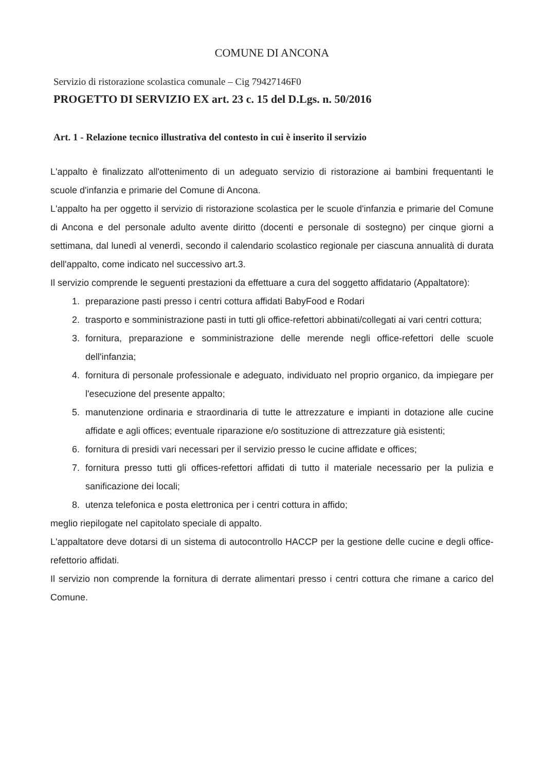COMUNE DI ANCONA
Servizio di ristorazione scolastica comunale – Cig 79427146F0
PROGETTO DI SERVIZIO EX art. 23 c. 15 del D.Lgs. n. 50/2016
Art. 1 - Relazione tecnico illustrativa del contesto in cui è inserito il servizio
L'appalto è finalizzato all'ottenimento di un adeguato servizio di ristorazione ai bambini frequentanti le scuole d'infanzia e primarie del Comune di Ancona.
L'appalto ha per oggetto il servizio di ristorazione scolastica per le scuole d'infanzia e primarie del Comune di Ancona e del personale adulto avente diritto (docenti e personale di sostegno) per cinque giorni a settimana, dal lunedì al venerdì, secondo il calendario scolastico regionale per ciascuna annualità di durata dell'appalto, come indicato nel successivo art.3.
Il servizio comprende le seguenti prestazioni da effettuare a cura del soggetto affidatario (Appaltatore):
1. preparazione pasti presso i centri cottura affidati BabyFood e Rodari
2. trasporto e somministrazione pasti in tutti gli office-refettori abbinati/collegati ai vari centri cottura;
3. fornitura, preparazione e somministrazione delle merende negli office-refettori delle scuole dell'infanzia;
4. fornitura di personale professionale e adeguato, individuato nel proprio organico, da impiegare per l'esecuzione del presente appalto;
5. manutenzione ordinaria e straordinaria di tutte le attrezzature e impianti in dotazione alle cucine affidate e agli offices; eventuale riparazione e/o sostituzione di attrezzature già esistenti;
6. fornitura di presidi vari necessari per il servizio presso le cucine affidate e offices;
7. fornitura presso tutti gli offices-refettori affidati di tutto il materiale necessario per la pulizia e sanificazione dei locali;
8. utenza telefonica e posta elettronica per i centri cottura in affido;
meglio riepilogate nel capitolato speciale di appalto.
L'appaltatore deve dotarsi di un sistema di autocontrollo HACCP per la gestione delle cucine e degli office-refettorio affidati.
Il servizio non comprende la fornitura di derrate alimentari presso i centri cottura che rimane a carico del Comune.